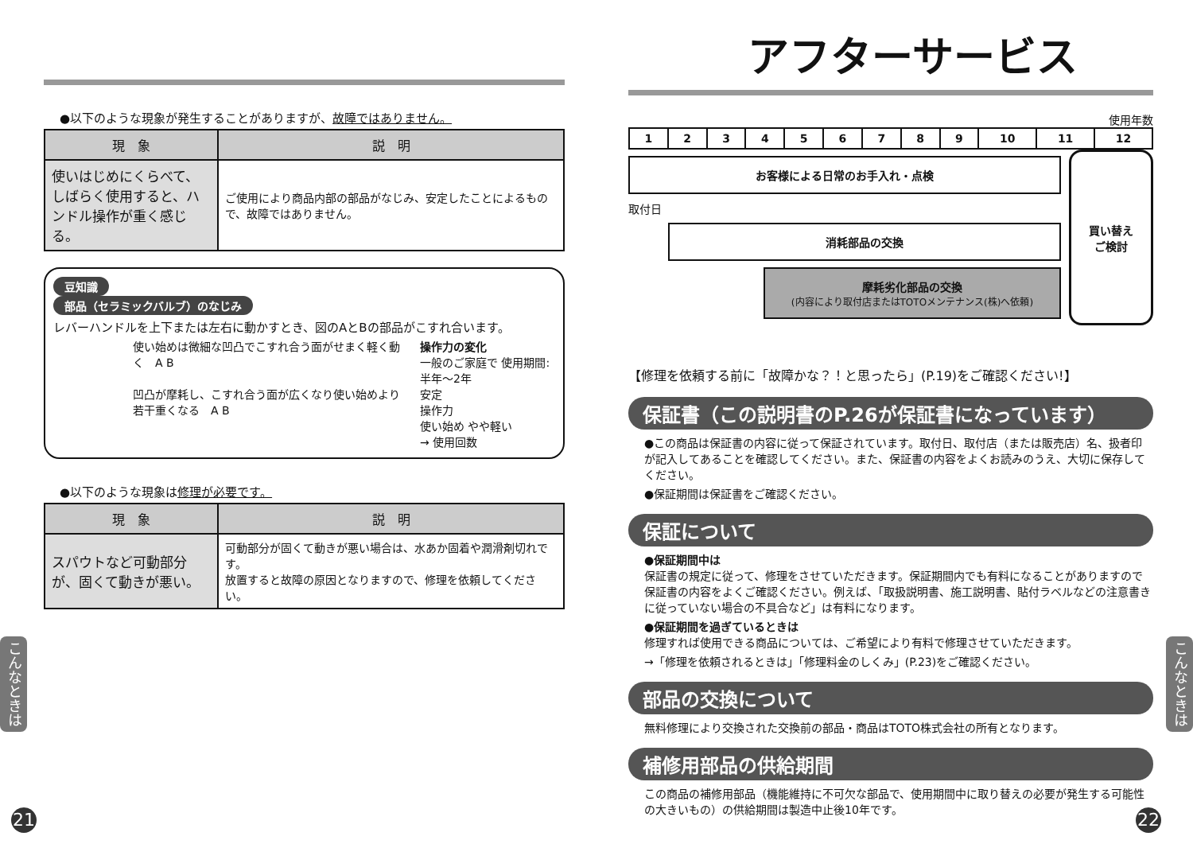●以下のような現象が発生することがありますが、故障ではありません。
| 現 象 | 説 明 |
| --- | --- |
| 使いはじめにくらべて、しばらく使用すると、ハンドル操作が重く感じる。 | ご使用により商品内部の部品がなじみ、安定したことによるもので、故障ではありません。 |
豆知識
部品（セラミックバルブ）のなじみ
レバーハンドルを上下または左右に動かすとき、図のAとBの部品がこすれ合います。
使い始めは微細な凹凸でこすれ合う面がせまく軽く動く　A B
凹凸が摩耗し、こすれ合う面が広くなり使い始めより若干重くなる　A B
操作力の変化
一般のご家庭で 使用期間:半年～2年
安定
操作力
使い始め やや軽い
→ 使用回数
●以下のような現象は修理が必要です。
| 現 象 | 説 明 |
| --- | --- |
| スパウトなど可動部分が、固くて動きが悪い。 | 可動部分が固くて動きが悪い場合は、水あか固着や潤滑剤切れです。 放置すると故障の原因となりますので、修理を依頼してください。 |
アフターサービス
使用年数
| 1 | 2 | 3 | 4 | 5 | 6 | 7 | 8 | 9 | 10 | 11 | 12 |
お客様による日常のお手入れ・点検
取付日
消耗部品の交換
摩耗劣化部品の交換
(内容により取付店またはTOTOメンテナンス(株)へ依頼)
買い替え
ご検討
【修理を依頼する前に「故障かな？！と思ったら」(P.19)をご確認ください!】
保証書（この説明書のP.26が保証書になっています）
●この商品は保証書の内容に従って保証されています。取付日、取付店（または販売店）名、扱者印が記入してあることを確認してください。また、保証書の内容をよくお読みのうえ、大切に保存してください。
●保証期間は保証書をご確認ください。
保証について
●保証期間中は
保証書の規定に従って、修理をさせていただきます。保証期間内でも有料になることがありますので保証書の内容をよくご確認ください。例えば、「取扱説明書、施工説明書、貼付ラベルなどの注意書きに従っていない場合の不具合など」は有料になります。
●保証期間を過ぎているときは
修理すれば使用できる商品については、ご希望により有料で修理させていただきます。
→「修理を依頼されるときは」「修理料金のしくみ」(P.23)をご確認ください。
部品の交換について
無料修理により交換された交換前の部品・商品はTOTO株式会社の所有となります。
補修用部品の供給期間
この商品の補修用部品（機能維持に不可欠な部品で、使用期間中に取り替えの必要が発生する可能性の大きいもの）の供給期間は製造中止後10年です。
こんなときは
こんなときは
21 22